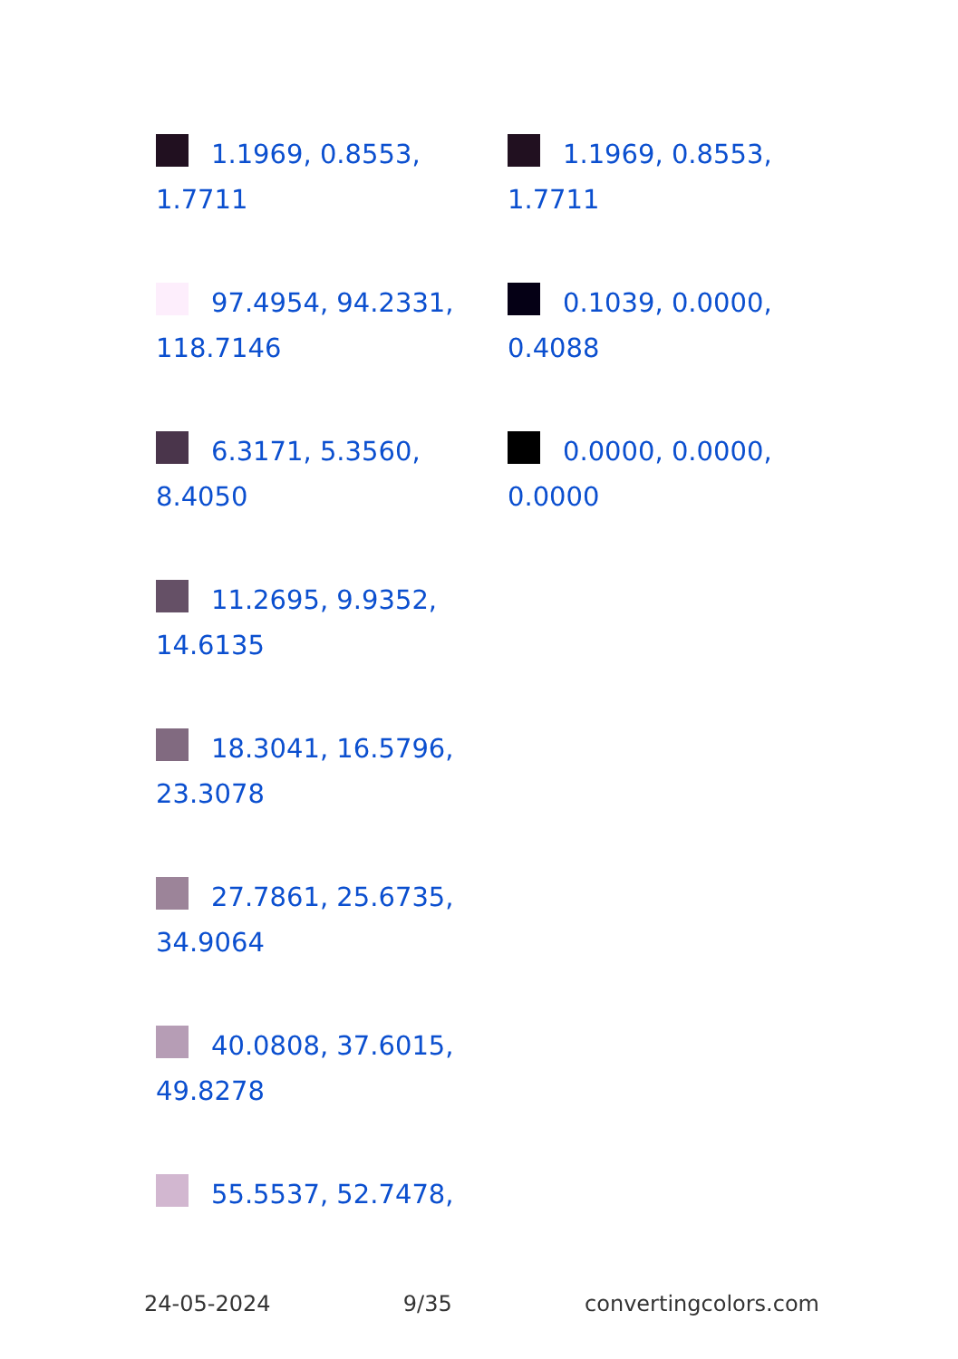1.1969, 0.8553, 1.7711
97.4954, 94.2331, 118.7146
6.3171, 5.3560, 8.4050
11.2695, 9.9352, 14.6135
18.3041, 16.5796, 23.3078
27.7861, 25.6735, 34.9064
40.0808, 37.6015, 49.8278
55.5537, 52.7478,
1.1969, 0.8553, 1.7711
0.1039, 0.0000, 0.4088
0.0000, 0.0000, 0.0000
24-05-2024 9/35 convertingcolors.com